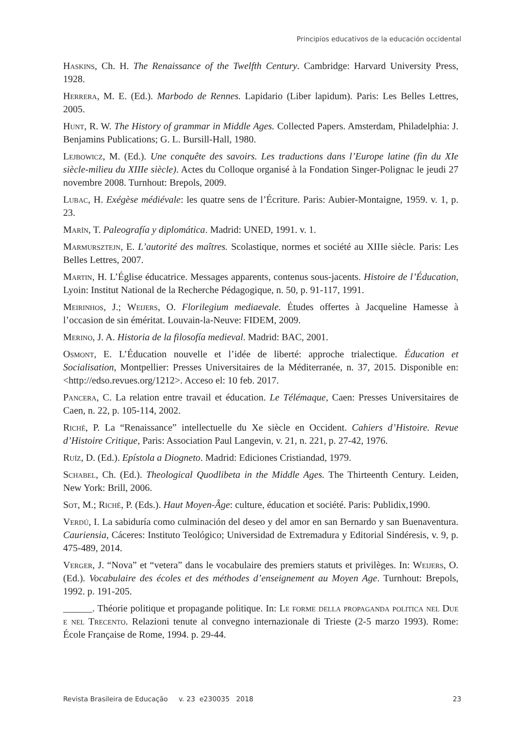Principios educativos de la educación occidental
Haskins, Ch. H. The Renaissance of the Twelfth Century. Cambridge: Harvard University Press, 1928.
Herrera, M. E. (Ed.). Marbodo de Rennes. Lapidario (Liber lapidum). Paris: Les Belles Lettres, 2005.
Hunt, R. W. The History of grammar in Middle Ages. Collected Papers. Amsterdam, Philadelphia: J. Benjamins Publications; G. L. Bursill-Hall, 1980.
Lejbowicz, M. (Ed.). Une conquête des savoirs. Les traductions dans l’Europe latine (fin du XIe siècle-milieu du XIIIe siècle). Actes du Colloque organisé à la Fondation Singer-Polignac le jeudi 27 novembre 2008. Turnhout: Brepols, 2009.
Lubac, H. Exégèse médiévale: les quatre sens de l’Écriture. Paris: Aubier-Montaigne, 1959. v. 1, p. 23.
Marín, T. Paleografía y diplomática. Madrid: UNED, 1991. v. 1.
Marmursztejn, E. L’autorité des maîtres. Scolastique, normes et société au XIIIe siècle. Paris: Les Belles Lettres, 2007.
Martin, H. L’Église éducatrice. Messages apparents, contenus sous-jacents. Histoire de l’Éducation, Lyoin: Institut National de la Recherche Pédagogique, n. 50, p. 91-117, 1991.
Meirinhos, J.; Weijers, O. Florilegium mediaevale. Études offertes à Jacqueline Hamesse à l’occasion de sin éméritat. Louvain-la-Neuve: FIDEM, 2009.
Merino, J. A. Historia de la filosofía medieval. Madrid: BAC, 2001.
Osmont, E. L’Éducation nouvelle et l’idée de liberté: approche trialectique. Éducation et Socialisation, Montpellier: Presses Universitaires de la Méditerranée, n. 37, 2015. Disponible en: <http://edso.revues.org/1212>. Acceso el: 10 feb. 2017.
Pancera, C. La relation entre travail et éducation. Le Télémaque, Caen: Presses Universitaires de Caen, n. 22, p. 105-114, 2002.
Riché, P. La “Renaissance” intellectuelle du Xe siècle en Occident. Cahiers d’Histoire. Revue d’Histoire Critique, Paris: Association Paul Langevin, v. 21, n. 221, p. 27-42, 1976.
Ruíz, D. (Ed.). Epístola a Diogneto. Madrid: Ediciones Cristiandad, 1979.
Schabel, Ch. (Ed.). Theological Quodlibeta in the Middle Ages. The Thirteenth Century. Leiden, New York: Brill, 2006.
Sot, M.; Riché, P. (Eds.). Haut Moyen-Âge: culture, éducation et société. Paris: Publidix,1990.
Verdú, I. La sabiduría como culminación del deseo y del amor en san Bernardo y san Buenaventura. Cauriensia, Cáceres: Instituto Teológico; Universidad de Extremadura y Editorial Sindéresis, v. 9, p. 475-489, 2014.
Verger, J. “Nova” et “vetera” dans le vocabulaire des premiers statuts et privilèges. In: Weijers, O. (Ed.). Vocabulaire des écoles et des méthodes d’enseignement au Moyen Age. Turnhout: Brepols, 1992. p. 191-205.
______. Théorie politique et propagande politique. In: Le forme della propaganda politica nel Due e nel Trecento. Relazioni tenute al convegno internazionale di Trieste (2-5 marzo 1993). Rome: École Française de Rome, 1994. p. 29-44.
Revista Brasileira de Educação v. 23 e230035 2018 23